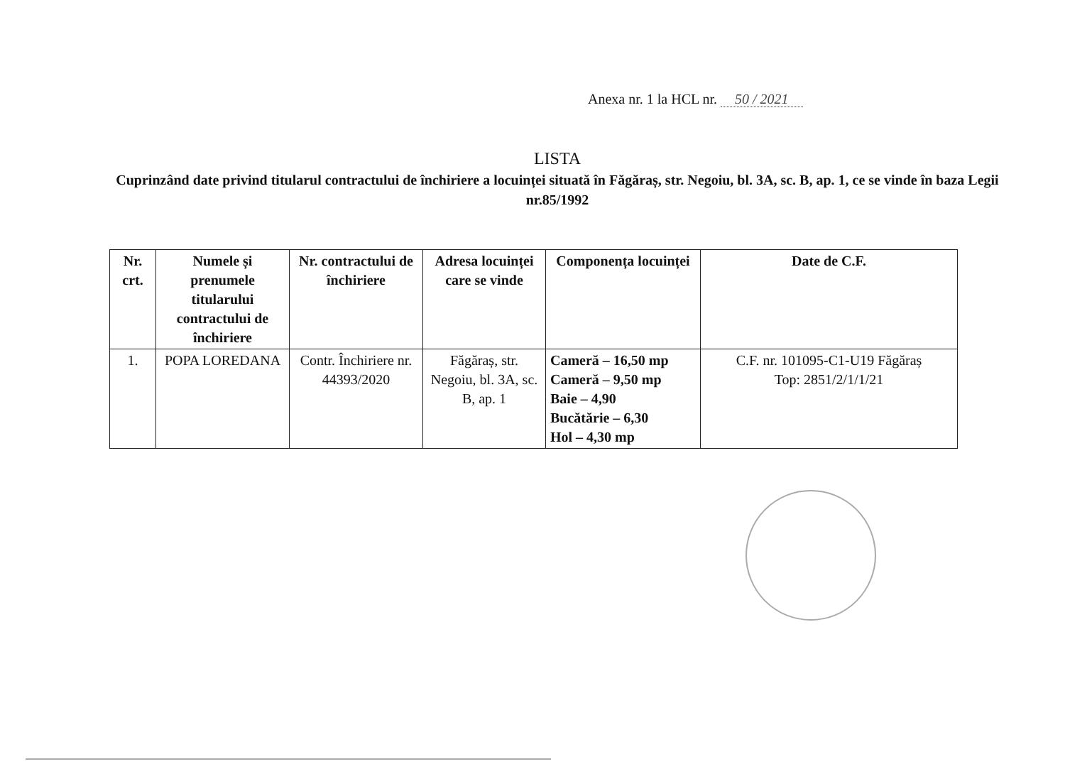Anexa nr. 1 la HCL nr. 50 / 2021
LISTA
Cuprinzând date privind titularul contractului de închiriere a locuinței situată în Făgăraș, str. Negoiu, bl. 3A, sc. B, ap. 1, ce se vinde în baza Legii nr.85/1992
| Nr. crt. | Numele și prenumele titularului contractului de închiriere | Nr. contractului de închiriere | Adresa locuinței care se vinde | Componența locuinței | Date de C.F. |
| --- | --- | --- | --- | --- | --- |
| 1. | POPA LOREDANA | Contr. Închiriere nr. 44393/2020 | Făgăraș, str. Negoiu, bl. 3A, sc. B, ap. 1 | Cameră – 16,50 mp Cameră – 9,50 mp Baie – 4,90 Bucătărie – 6,30 Hol – 4,30 mp | C.F. nr. 101095-C1-U19 Făgăraș Top: 2851/2/1/1/21 |